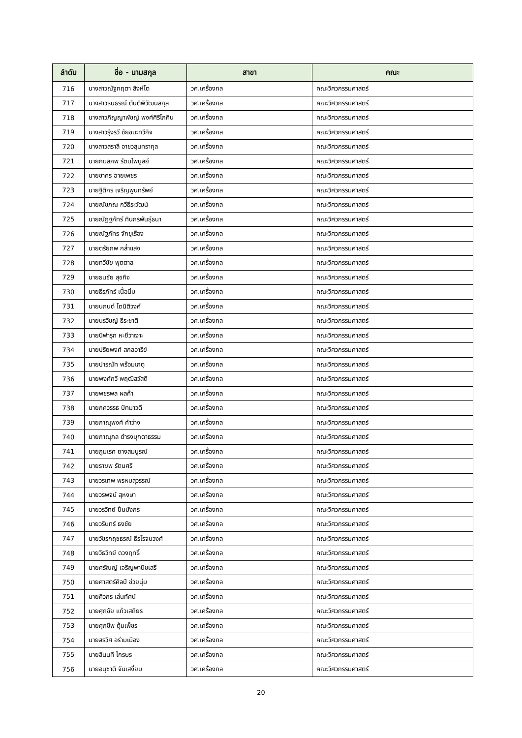| ลำดับ | ชื่อ - นามสกุล | สาขา | คณะ |
| --- | --- | --- | --- |
| 716 | นางสาวณัฐกฤตา สิงห์โต | วศ.เครื่องกล | คณะวิศวกรรมศาสตร์ |
| 717 | นางสาวธนธรณ์ ตันติพิวัฒนสกุล | วศ.เครื่องกล | คณะวิศวกรรมศาสตร์ |
| 718 | นางสาวภิญญาพัชญ์ พงศ์ศิริโภคิน | วศ.เครื่องกล | คณะวิศวกรรมศาสตร์ |
| 719 | นางสาวรุ้งรวี ชัยชนะทวีกิจ | วศ.เครื่องกล | คณะวิศวกรรมศาสตร์ |
| 720 | นางสาวสราลี อาชวสุนทรากุล | วศ.เครื่องกล | คณะวิศวกรรมศาสตร์ |
| 721 | นายกมลภพ รัตนไพบูลย์ | วศ.เครื่องกล | คณะวิศวกรรมศาสตร์ |
| 722 | นายชาคร ฉายเพชร | วศ.เครื่องกล | คณะวิศวกรรมศาสตร์ |
| 723 | นายฐิติกร เจริญพูนทรัพย์ | วศ.เครื่องกล | คณะวิศวกรรมศาสตร์ |
| 724 | นายณัชภณ กวีธีระวัฒน์ | วศ.เครื่องกล | คณะวิศวกรรมศาสตร์ |
| 725 | นายณัฏฐภัทร์ ทินกรพันธุ์ธนา | วศ.เครื่องกล | คณะวิศวกรรมศาสตร์ |
| 726 | นายณัฐภัทร จักขุเรือง | วศ.เครื่องกล | คณะวิศวกรรมศาสตร์ |
| 727 | นายตรัยภพ กล่ำแสง | วศ.เครื่องกล | คณะวิศวกรรมศาสตร์ |
| 728 | นายทวีชัย พุตตาล | วศ.เครื่องกล | คณะวิศวกรรมศาสตร์ |
| 729 | นายธนชัย สุขกิจ | วศ.เครื่องกล | คณะวิศวกรรมศาสตร์ |
| 730 | นายธีรภัทร์ เนื้อนิ่ม | วศ.เครื่องกล | คณะวิศวกรรมศาสตร์ |
| 731 | นายนภนต์ โตนิติวงศ์ | วศ.เครื่องกล | คณะวิศวกรรมศาสตร์ |
| 732 | นายนรวิชญ์ ธีระชาติ | วศ.เครื่องกล | คณะวิศวกรรมศาสตร์ |
| 733 | นายนิฟารุก หะยีวาเงาะ | วศ.เครื่องกล | คณะวิศวกรรมศาสตร์ |
| 734 | นายปริยพงศ์ สกลอารีย์ | วศ.เครื่องกล | คณะวิศวกรรมศาสตร์ |
| 735 | นายปารณัท พร้อมเกตุ | วศ.เครื่องกล | คณะวิศวกรรมศาสตร์ |
| 736 | นายพงศ์กวี พฤฒิสวัสดี | วศ.เครื่องกล | คณะวิศวกรรมศาสตร์ |
| 737 | นายพชรพล ผลค้า | วศ.เครื่องกล | คณะวิศวกรรมศาสตร์ |
| 738 | นายภควรรธ ปัทมาวดี | วศ.เครื่องกล | คณะวิศวกรรมศาสตร์ |
| 739 | นายภาณุพงศ์ คำว่าง | วศ.เครื่องกล | คณะวิศวกรรมศาสตร์ |
| 740 | นายภาณุภล ดำรงมุกดาธรรม | วศ.เครื่องกล | คณะวิศวกรรมศาสตร์ |
| 741 | นายภูมเรศ ยางสมบูรณ์ | วศ.เครื่องกล | คณะวิศวกรรมศาสตร์ |
| 742 | นายราฆพ รัตนศรี | วศ.เครื่องกล | คณะวิศวกรรมศาสตร์ |
| 743 | นายวรเทพ พรหมสุวรรณ์ | วศ.เครื่องกล | คณะวิศวกรรมศาสตร์ |
| 744 | นายวรพจน์ สุหงษา | วศ.เครื่องกล | คณะวิศวกรรมศาสตร์ |
| 745 | นายวรวิทย์ ปิ่นมังกร | วศ.เครื่องกล | คณะวิศวกรรมศาสตร์ |
| 746 | นายวรินทร์ ธงชัย | วศ.เครื่องกล | คณะวิศวกรรมศาสตร์ |
| 747 | นายวัชรกฤชธรณ์ ธีรโรจนวงศ์ | วศ.เครื่องกล | คณะวิศวกรรมศาสตร์ |
| 748 | นายวิธวิทย์ ดวงฤทธิ์ | วศ.เครื่องกล | คณะวิศวกรรมศาสตร์ |
| 749 | นายศรัณญ์ เจริญพานิชเสรี | วศ.เครื่องกล | คณะวิศวกรรมศาสตร์ |
| 750 | นายศาสตร์ศิลป์ ช่วยนุ่ม | วศ.เครื่องกล | คณะวิศวกรรมศาสตร์ |
| 751 | นายศิวกร เล่นทัศน์ | วศ.เครื่องกล | คณะวิศวกรรมศาสตร์ |
| 752 | นายศุภชัย แก้วเสถียร | วศ.เครื่องกล | คณะวิศวกรรมศาสตร์ |
| 753 | นายศุภชีพ ตุ้มเพ็ชร | วศ.เครื่องกล | คณะวิศวกรรมศาสตร์ |
| 754 | นายสรวิศ อร่ามเมือง | วศ.เครื่องกล | คณะวิศวกรรมศาสตร์ |
| 755 | นายสินนที ไกรษร | วศ.เครื่องกล | คณะวิศวกรรมศาสตร์ |
| 756 | นายอนุชาติ จันเสงี่ยม | วศ.เครื่องกล | คณะวิศวกรรมศาสตร์ |
20